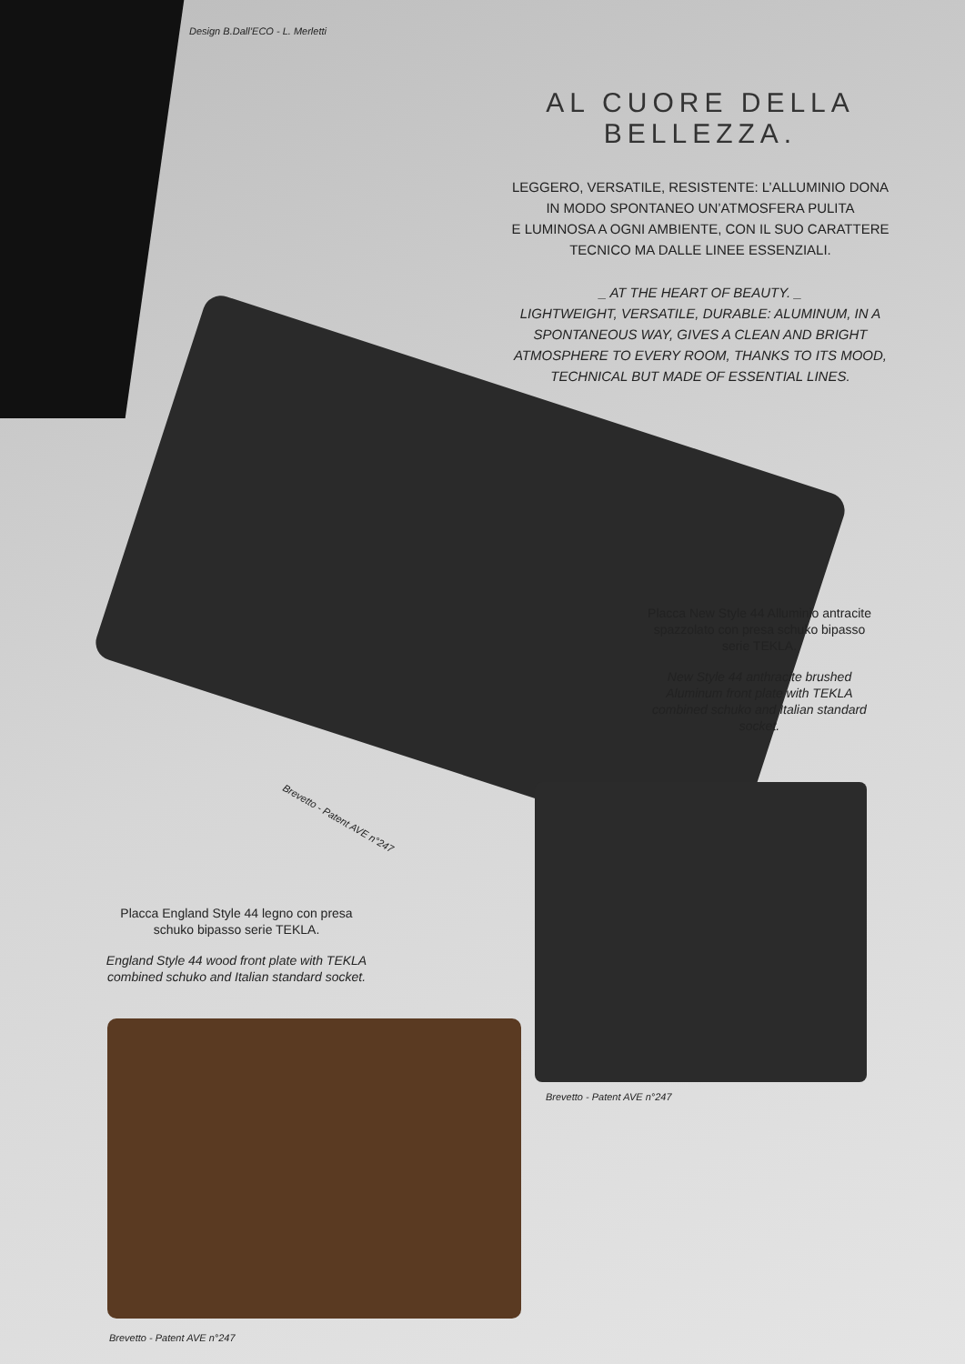Design B.Dall’ECO - L. Merletti
AL CUORE DELLA BELLEZZA.
LEGGERO, VERSATILE, RESISTENTE: L’ALLUMINIO DONA
IN MODO SPONTANEO UN’ATMOSFERA PULITA
E LUMINOSA A OGNI AMBIENTE, CON IL SUO CARATTERE
TECNICO MA DALLE LINEE ESSENZIALI.
_ AT THE HEART OF BEAUTY. _
LIGHTWEIGHT, VERSATILE, DURABLE: ALUMINUM, IN A
SPONTANEOUS WAY, GIVES A CLEAN AND BRIGHT
ATMOSPHERE TO EVERY ROOM, THANKS TO ITS MOOD,
TECHNICAL BUT MADE OF ESSENTIAL LINES.
Placca New Style 44 Alluminio antracite spazzolato con presa schuko bipasso serie TEKLA.
New Style 44 anthracite brushed Aluminum front plate with TEKLA combined schuko and Italian standard socket.
Brevetto - Patent AVE n°247
Placca England Style 44 legno con presa schuko bipasso serie TEKLA.
England Style 44 wood front plate with TEKLA combined schuko and Italian standard socket.
Brevetto - Patent AVE n°247
Brevetto - Patent AVE n°247